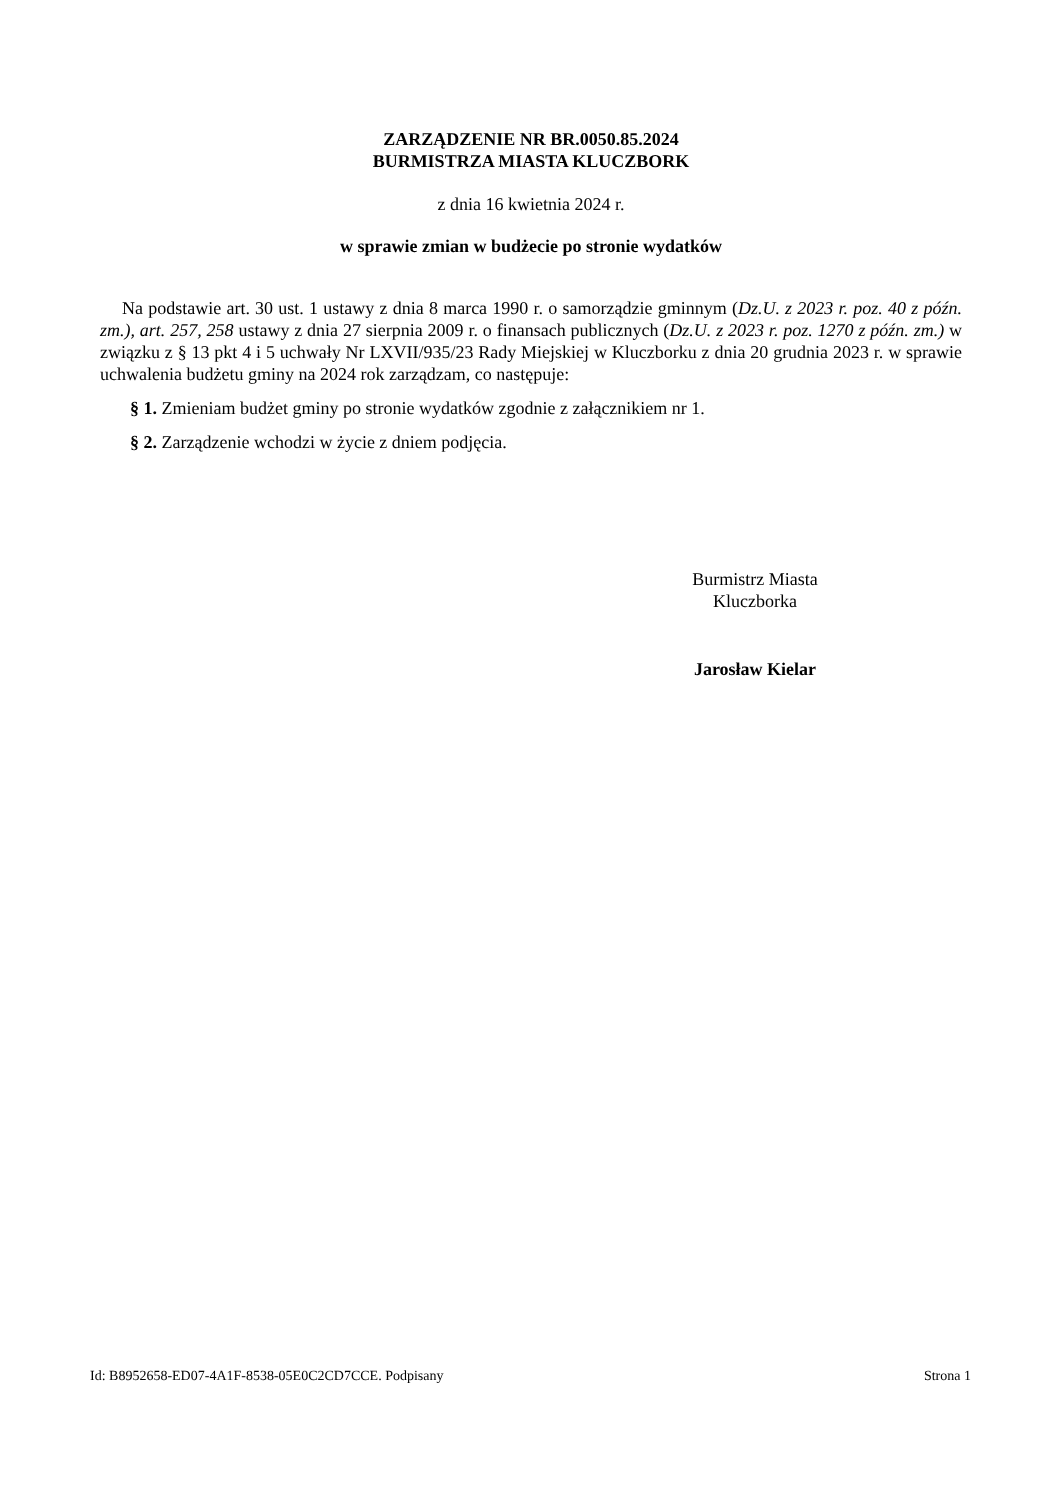ZARZĄDZENIE NR BR.0050.85.2024
BURMISTRZA MIASTA KLUCZBORK
z dnia 16 kwietnia 2024 r.
w sprawie zmian w budżecie po stronie wydatków
Na podstawie art. 30 ust. 1 ustawy z dnia 8 marca 1990 r. o samorządzie gminnym (Dz.U. z 2023 r. poz. 40 z późn. zm.), art. 257, 258 ustawy z dnia 27 sierpnia 2009 r. o finansach publicznych (Dz.U. z 2023 r. poz. 1270 z późn. zm.) w związku z § 13 pkt 4 i 5 uchwały Nr LXVII/935/23 Rady Miejskiej w Kluczborku z dnia 20 grudnia 2023 r. w sprawie uchwalenia budżetu gminy na 2024 rok zarządzam, co następuje:
§ 1. Zmieniam budżet gminy po stronie wydatków zgodnie z załącznikiem nr 1.
§ 2. Zarządzenie wchodzi w życie z dniem podjęcia.
Burmistrz Miasta
Kluczborka
Jarosław Kielar
Id: B8952658-ED07-4A1F-8538-05E0C2CD7CCE. Podpisany Strona 1